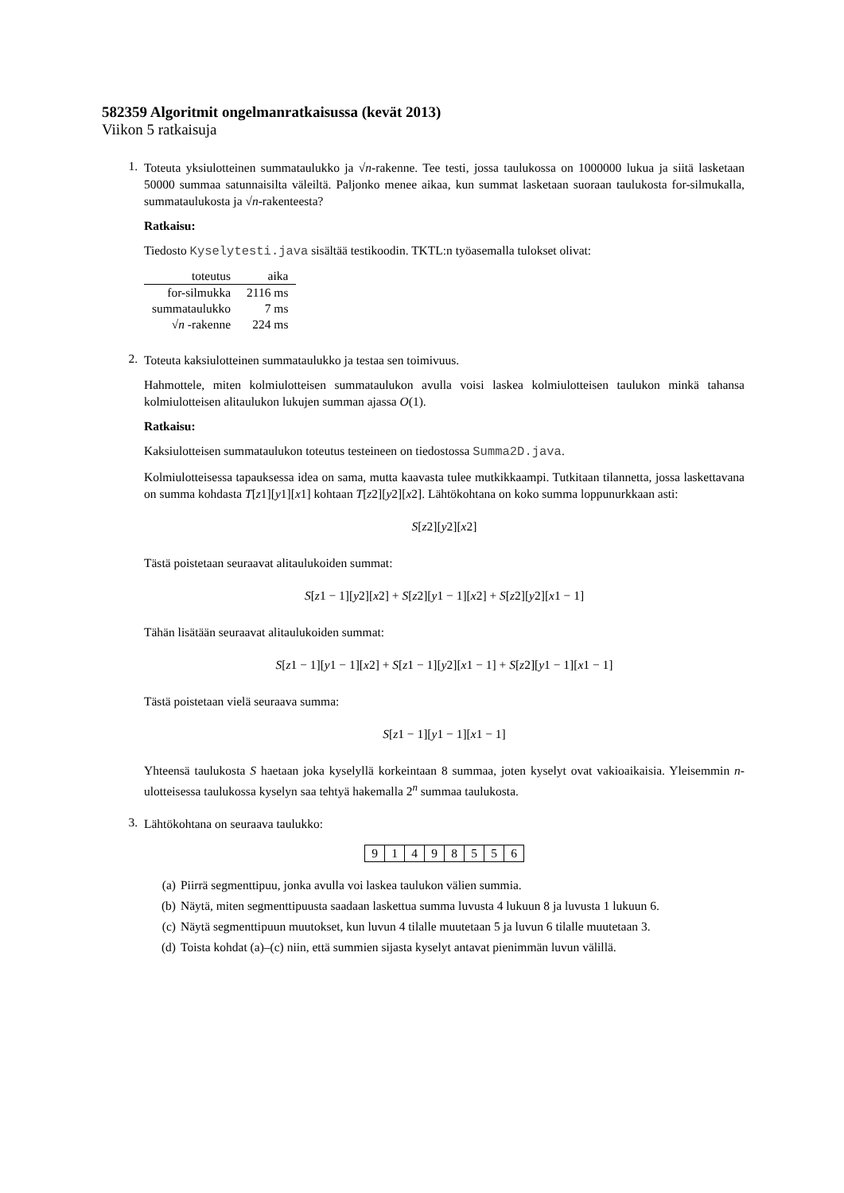582359 Algoritmit ongelmanratkaisussa (kevät 2013)
Viikon 5 ratkaisuja
1.
Toteuta yksiulotteinen summataulukko ja √n-rakenne. Tee testi, jossa taulukossa on 1000000 lukua ja siitä lasketaan 50000 summaa satunnaisilta väleiltä. Paljonko menee aikaa, kun summat lasketaan suoraan taulukosta for-silmukalla, summataulukosta ja √n-rakenteesta?
Ratkaisu:
Tiedosto Kyselytesti.java sisältää testikoodin. TKTL:n työasemalla tulokset olivat:
| toteutus | aika |
| --- | --- |
| for-silmukka | 2116 ms |
| summataulukko | 7 ms |
| √ n -rakenne | 224 ms |
2.
Toteuta kaksiulotteinen summataulukko ja testaa sen toimivuus.
Hahmottele, miten kolmiulotteisen summataulukon avulla voisi laskea kolmiulotteisen taulukon minkä tahansa kolmiulotteisen alitaulukon lukujen summan ajassa O(1).
Ratkaisu:
Kaksiulotteisen summataulukon toteutus testeineen on tiedostossa Summa2D.java.
Kolmiulotteisessa tapauksessa idea on sama, mutta kaavasta tulee mutkikkaampi. Tutkitaan tilannetta, jossa laskettavana on summa kohdasta T[z1][y1][x1] kohtaan T[z2][y2][x2]. Lähtökohtana on koko summa loppunurkkaan asti:
S[z2][y2][x2]
Tästä poistetaan seuraavat alitaulukoiden summat:
S[z1 − 1][y2][x2] + S[z2][y1 − 1][x2] + S[z2][y2][x1 − 1]
Tähän lisätään seuraavat alitaulukoiden summat:
S[z1 − 1][y1 − 1][x2] + S[z1 − 1][y2][x1 − 1] + S[z2][y1 − 1][x1 − 1]
Tästä poistetaan vielä seuraava summa:
S[z1 − 1][y1 − 1][x1 − 1]
Yhteensä taulukosta S haetaan joka kyselyllä korkeintaan 8 summaa, joten kyselyt ovat vakioaikaisia. Yleisemmin n-ulotteisessa taulukossa kyselyn saa tehtyä hakemalla 2<sup>n</sup> summaa taulukosta.
3.
Lähtökohtana on seuraava taulukko:
| 9 | 1 | 4 | 9 | 8 | 5 | 5 | 6 |
(a) Piirrä segmenttipuu, jonka avulla voi laskea taulukon välien summia.
(b) Näytä, miten segmenttipuusta saadaan laskettua summa luvusta 4 lukuun 8 ja luvusta 1 lukuun 6.
(c) Näytä segmenttipuun muutokset, kun luvun 4 tilalle muutetaan 5 ja luvun 6 tilalle muutetaan 3.
(d) Toista kohdat (a)–(c) niin, että summien sijasta kyselyt antavat pienimmän luvun välillä.